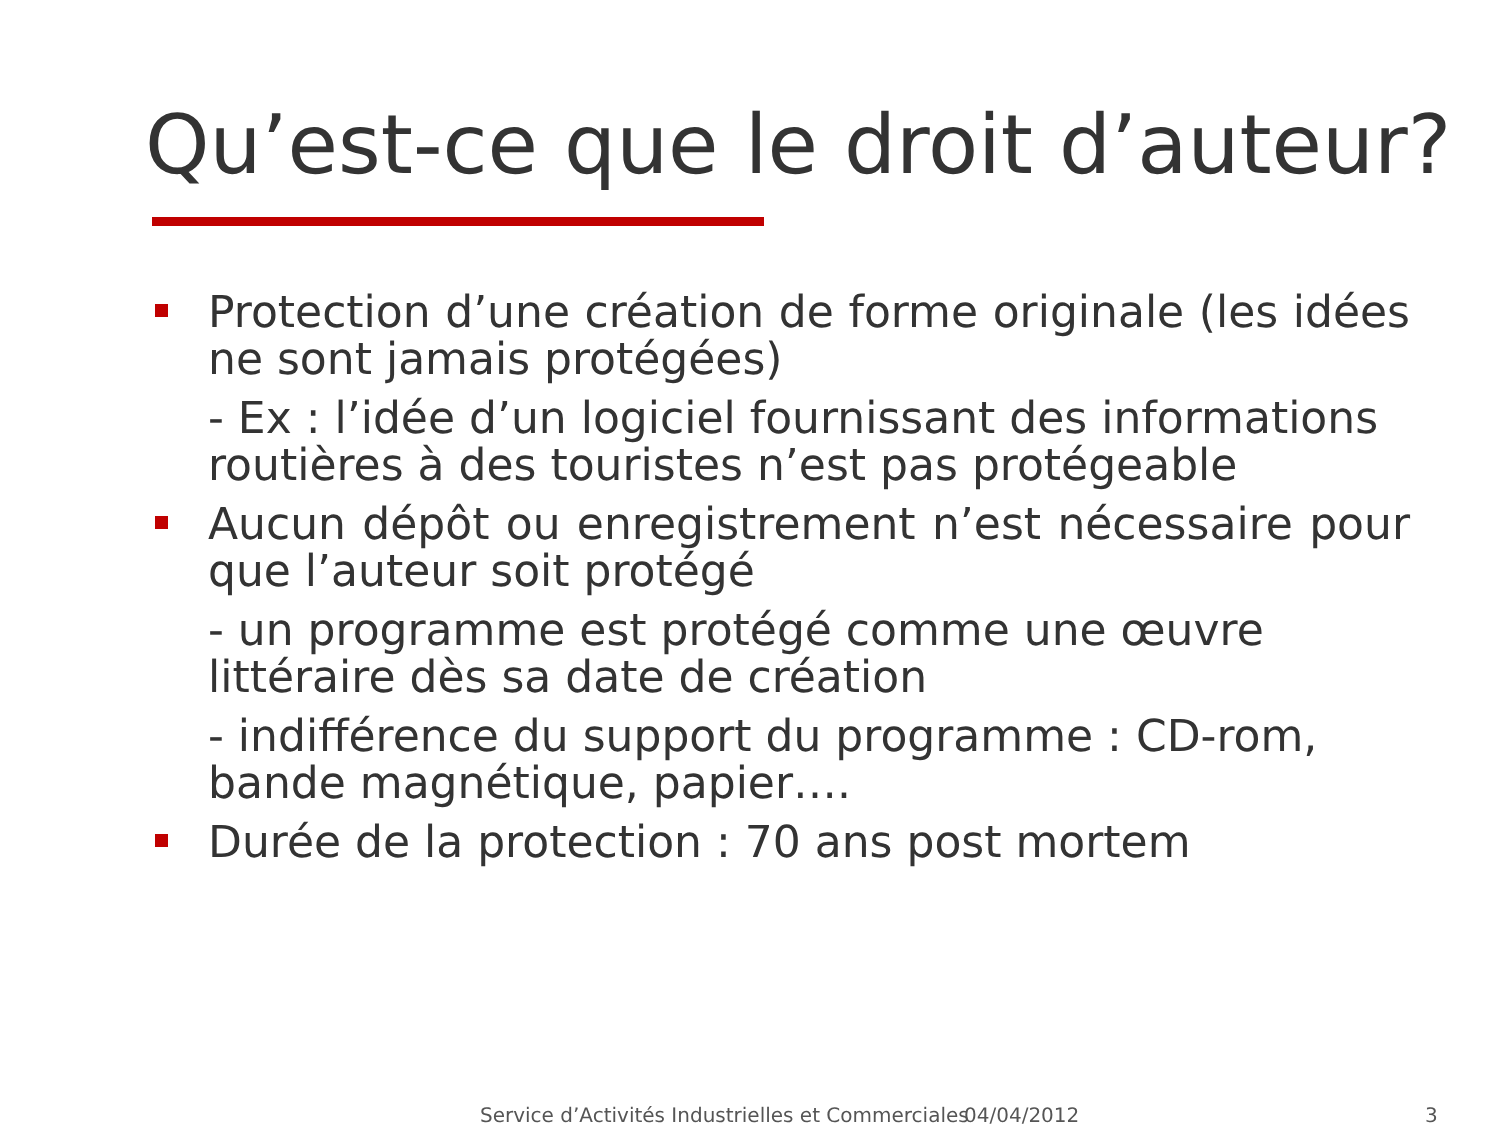Qu’est-ce que le droit d’auteur?
Protection d’une création de forme originale (les idées ne sont jamais protégées)
- Ex : l’idée d’un logiciel fournissant des informations routières à des touristes n’est pas protégeable
Aucun dépôt ou enregistrement n’est nécessaire pour que l’auteur soit protégé
- un programme est protégé comme une œuvre littéraire dès sa date de création
- indifférence du support du programme : CD-rom, bande magnétique, papier….
Durée de la protection : 70 ans post mortem
Service d’Activités Industrielles et Commerciales 04/04/2012 3